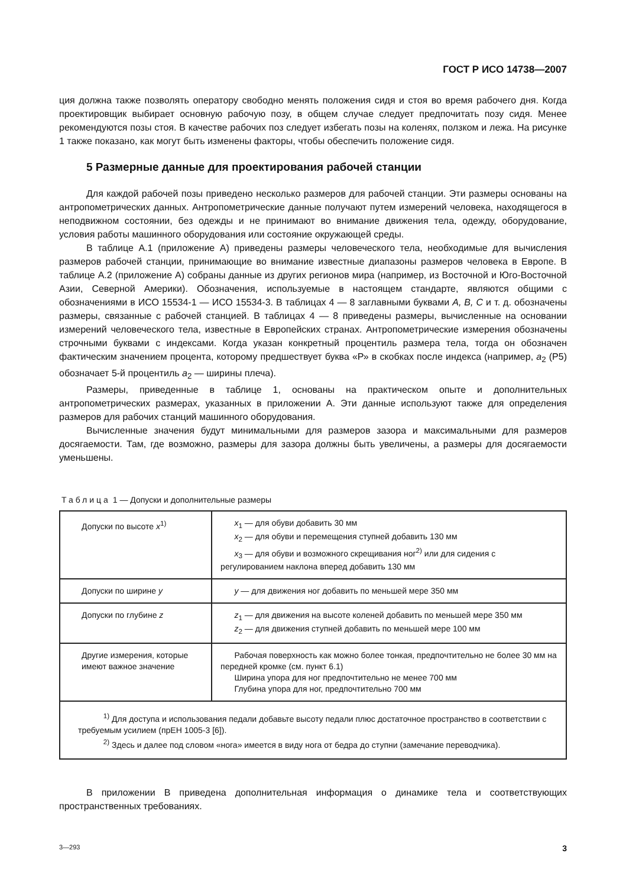ГОСТ Р ИСО 14738—2007
ция должна также позволять оператору свободно менять положения сидя и стоя во время рабочего дня. Когда проектировщик выбирает основную рабочую позу, в общем случае следует предпочитать позу сидя. Менее рекомендуются позы стоя. В качестве рабочих поз следует избегать позы на коленях, ползком и лежа. На рисунке 1 также показано, как могут быть изменены факторы, чтобы обеспечить положение сидя.
5 Размерные данные для проектирования рабочей станции
Для каждой рабочей позы приведено несколько размеров для рабочей станции. Эти размеры основаны на антропометрических данных. Антропометрические данные получают путем измерений человека, находящегося в неподвижном состоянии, без одежды и не принимают во внимание движения тела, одежду, оборудование, условия работы машинного оборудования или состояние окружающей среды.
В таблице А.1 (приложение А) приведены размеры человеческого тела, необходимые для вычисления размеров рабочей станции, принимающие во внимание известные диапазоны размеров человека в Европе. В таблице А.2 (приложение А) собраны данные из других регионов мира (например, из Восточной и Юго-Восточной Азии, Северной Америки). Обозначения, используемые в настоящем стандарте, являются общими с обозначениями в ИСО 15534-1 — ИСО 15534-3. В таблицах 4 — 8 заглавными буквами A, B, C и т. д. обозначены размеры, связанные с рабочей станцией. В таблицах 4 — 8 приведены размеры, вычисленные на основании измерений человеческого тела, известные в Европейских странах. Антропометрические измерения обозначены строчными буквами с индексами. Когда указан конкретный процентиль размера тела, тогда он обозначен фактическим значением процента, которому предшествует буква «Р» в скобках после индекса (например, a<sub>2</sub> (Р5) обозначает 5-й процентиль a<sub>2</sub> — ширины плеча).
Размеры, приведенные в таблице 1, основаны на практическом опыте и дополнительных антропометрических размерах, указанных в приложении А. Эти данные используют также для определения размеров для рабочих станций машинного оборудования.
Вычисленные значения будут минимальными для размеров зазора и максимальными для размеров досягаемости. Там, где возможно, размеры для зазора должны быть увеличены, а размеры для досягаемости уменьшены.
Таблица 1 — Допуски и дополнительные размеры
| Допуски по высоте x<sup>1)</sup> | x<sub>1</sub> — для обуви добавить 30 мм x<sub>2</sub> — для обуви и перемещения ступней добавить 130 мм x<sub>3</sub> — для обуви и возможного скрещивания ног<sup>2)</sup> или для сидения с регулированием наклона вперед добавить 130 мм |
| Допуски по ширине y | y — для движения ног добавить по меньшей мере 350 мм |
| Допуски по глубине z | z<sub>1</sub> — для движения на высоте коленей добавить по меньшей мере 350 мм z<sub>2</sub> — для движения ступней добавить по меньшей мере 100 мм |
| Другие измерения, которые имеют важное значение | Рабочая поверхность как можно более тонкая, предпочтительно не более 30 мм на передней кромке (см. пункт 6.1) Ширина упора для ног предпочтительно не менее 700 мм Глубина упора для ног, предпочтительно 700 мм |
| <sup>1)</sup> Для доступа и использования педали добавьте высоту педали плюс достаточное пространство в соответствии с требуемым усилием (прЕН 1005-3 [6]). <sup>2)</sup> Здесь и далее под словом «нога» имеется в виду нога от бедра до ступни (замечание переводчика). | |
В приложении В приведена дополнительная информация о динамике тела и соответствующих пространственных требованиях.
3—293 3